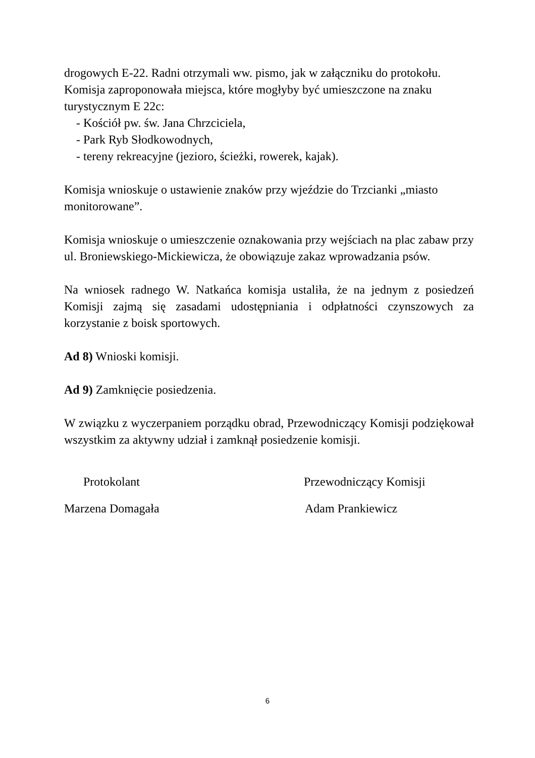drogowych E-22. Radni otrzymali ww. pismo, jak w załączniku do protokołu. Komisja zaproponowała miejsca, które mogłyby być umieszczone na znaku turystycznym E 22c:
- Kościół pw. św. Jana Chrzciciela,
- Park Ryb Słodkowodnych,
- tereny rekreacyjne (jezioro, ścieżki, rowerek, kajak).
Komisja wnioskuje o ustawienie znaków przy wjeździe do Trzcianki „miasto monitorowane”.
Komisja wnioskuje o umieszczenie oznakowania przy wejściach na plac zabaw przy ul. Broniewskiego-Mickiewicza, że obowiązuje zakaz wprowadzania psów.
Na wniosek radnego W. Natkańca komisja ustaliła, że na jednym z posiedzeń Komisji zajmą się zasadami udostępniania i odpłatności czynszowych za korzystanie z boisk sportowych.
Ad 8) Wnioski komisji.
Ad 9) Zamknięcie posiedzenia.
W związku z wyczerpaniem porządku obrad, Przewodniczący Komisji podziękował wszystkim za aktywny udział i zamknął posiedzenie komisji.
Protokolant Przewodniczący Komisji
Marzena Domagała Adam Prankiewicz
6